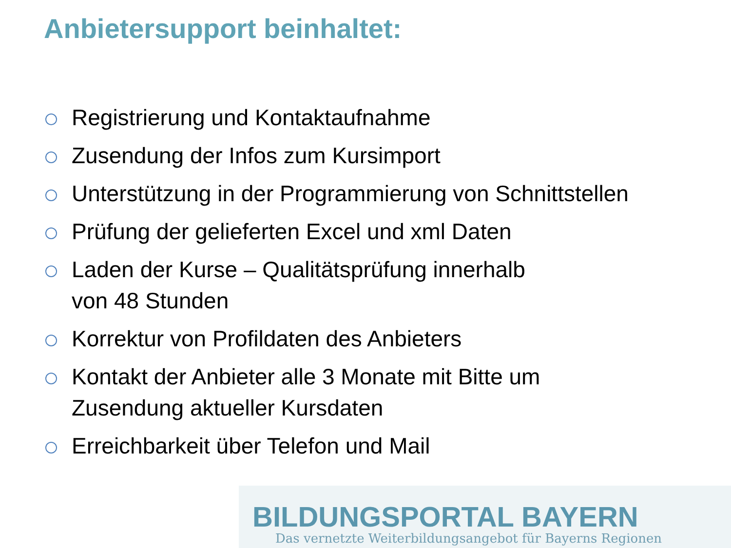Anbietersupport beinhaltet:
Registrierung und Kontaktaufnahme
Zusendung der Infos zum Kursimport
Unterstützung in der Programmierung von Schnittstellen
Prüfung der gelieferten Excel und xml Daten
Laden der Kurse – Qualitätsprüfung innerhalb
von 48 Stunden
Korrektur von Profildaten des Anbieters
Kontakt der Anbieter alle 3 Monate mit Bitte um
Zusendung aktueller Kursdaten
Erreichbarkeit über Telefon und Mail
BILDUNGSPORTAL BAYERN
Das vernetzte Weiterbildungsangebot für Bayerns Regionen